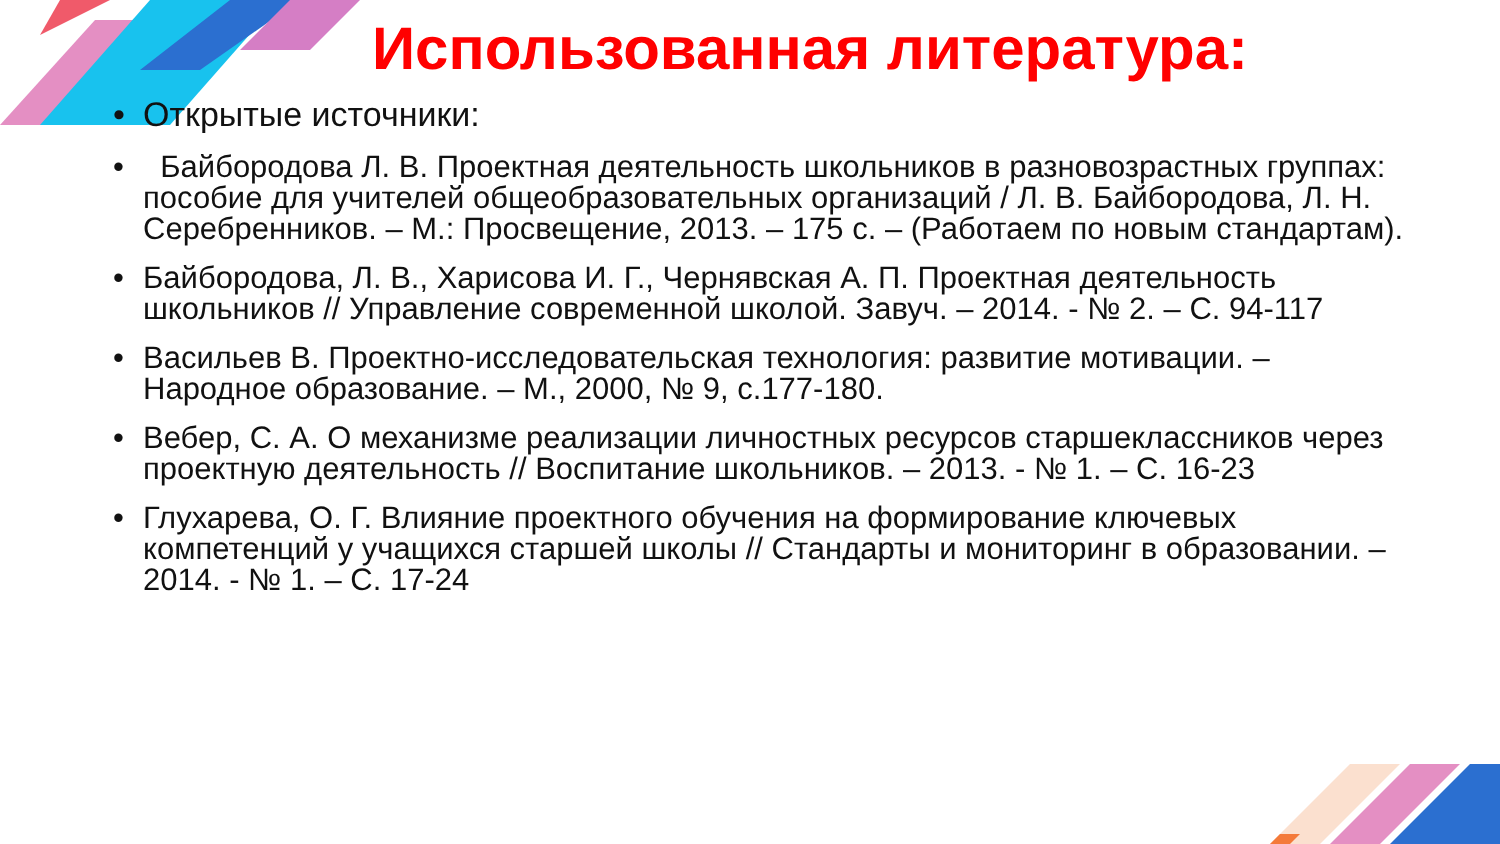Использованная литература:
• Открытые источники:
• Байбородова Л. В. Проектная деятельность школьников в разновозрастных группах: пособие для учителей общеобразовательных организаций / Л. В. Байбородова, Л. Н. Серебренников. – М.: Просвещение, 2013. – 175 с. – (Работаем по новым стандартам).
• Байбородова, Л. В., Харисова И. Г., Чернявская А. П. Проектная деятельность школьников // Управление современной школой. Завуч. – 2014. - № 2. – С. 94-117
• Васильев В. Проектно-исследовательская технология: развитие мотивации. – Народное образование. – М., 2000, № 9, с.177-180.
• Вебер, С. А. О механизме реализации личностных ресурсов старшеклассников через проектную деятельность // Воспитание школьников. – 2013. - № 1. – С. 16-23
• Глухарева, О. Г. Влияние проектного обучения на формирование ключевых компетенций у учащихся старшей школы // Стандарты и мониторинг в образовании. – 2014. - № 1. – С. 17-24